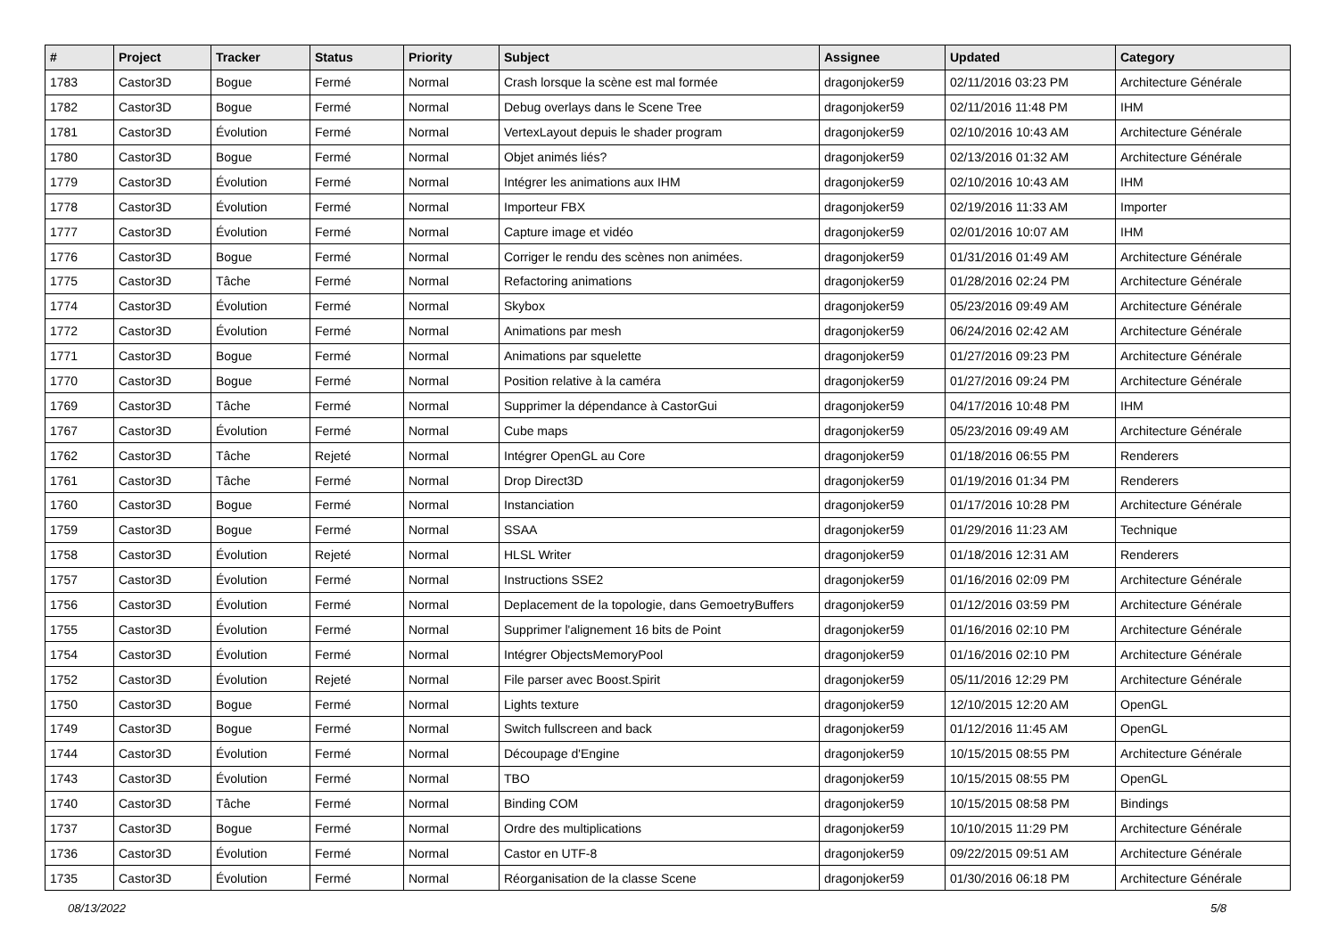| # | Project | Tracker | Status | Priority | Subject | Assignee | Updated | Category |
| --- | --- | --- | --- | --- | --- | --- | --- | --- |
| 1783 | Castor3D | Bogue | Fermé | Normal | Crash lorsque la scène est mal formée | dragonjoker59 | 02/11/2016 03:23 PM | Architecture Générale |
| 1782 | Castor3D | Bogue | Fermé | Normal | Debug overlays dans le Scene Tree | dragonjoker59 | 02/11/2016 11:48 PM | IHM |
| 1781 | Castor3D | Évolution | Fermé | Normal | VertexLayout depuis le shader program | dragonjoker59 | 02/10/2016 10:43 AM | Architecture Générale |
| 1780 | Castor3D | Bogue | Fermé | Normal | Objet animés liés? | dragonjoker59 | 02/13/2016 01:32 AM | Architecture Générale |
| 1779 | Castor3D | Évolution | Fermé | Normal | Intégrer les animations aux IHM | dragonjoker59 | 02/10/2016 10:43 AM | IHM |
| 1778 | Castor3D | Évolution | Fermé | Normal | Importeur FBX | dragonjoker59 | 02/19/2016 11:33 AM | Importer |
| 1777 | Castor3D | Évolution | Fermé | Normal | Capture image et vidéo | dragonjoker59 | 02/01/2016 10:07 AM | IHM |
| 1776 | Castor3D | Bogue | Fermé | Normal | Corriger le rendu des scènes non animées. | dragonjoker59 | 01/31/2016 01:49 AM | Architecture Générale |
| 1775 | Castor3D | Tâche | Fermé | Normal | Refactoring animations | dragonjoker59 | 01/28/2016 02:24 PM | Architecture Générale |
| 1774 | Castor3D | Évolution | Fermé | Normal | Skybox | dragonjoker59 | 05/23/2016 09:49 AM | Architecture Générale |
| 1772 | Castor3D | Évolution | Fermé | Normal | Animations par mesh | dragonjoker59 | 06/24/2016 02:42 AM | Architecture Générale |
| 1771 | Castor3D | Bogue | Fermé | Normal | Animations par squelette | dragonjoker59 | 01/27/2016 09:23 PM | Architecture Générale |
| 1770 | Castor3D | Bogue | Fermé | Normal | Position relative à la caméra | dragonjoker59 | 01/27/2016 09:24 PM | Architecture Générale |
| 1769 | Castor3D | Tâche | Fermé | Normal | Supprimer la dépendance à CastorGui | dragonjoker59 | 04/17/2016 10:48 PM | IHM |
| 1767 | Castor3D | Évolution | Fermé | Normal | Cube maps | dragonjoker59 | 05/23/2016 09:49 AM | Architecture Générale |
| 1762 | Castor3D | Tâche | Rejeté | Normal | Intégrer OpenGL au Core | dragonjoker59 | 01/18/2016 06:55 PM | Renderers |
| 1761 | Castor3D | Tâche | Fermé | Normal | Drop Direct3D | dragonjoker59 | 01/19/2016 01:34 PM | Renderers |
| 1760 | Castor3D | Bogue | Fermé | Normal | Instanciation | dragonjoker59 | 01/17/2016 10:28 PM | Architecture Générale |
| 1759 | Castor3D | Bogue | Fermé | Normal | SSAA | dragonjoker59 | 01/29/2016 11:23 AM | Technique |
| 1758 | Castor3D | Évolution | Rejeté | Normal | HLSL Writer | dragonjoker59 | 01/18/2016 12:31 AM | Renderers |
| 1757 | Castor3D | Évolution | Fermé | Normal | Instructions SSE2 | dragonjoker59 | 01/16/2016 02:09 PM | Architecture Générale |
| 1756 | Castor3D | Évolution | Fermé | Normal | Deplacement de la topologie, dans GemoetryBuffers | dragonjoker59 | 01/12/2016 03:59 PM | Architecture Générale |
| 1755 | Castor3D | Évolution | Fermé | Normal | Supprimer l'alignement 16 bits de Point | dragonjoker59 | 01/16/2016 02:10 PM | Architecture Générale |
| 1754 | Castor3D | Évolution | Fermé | Normal | Intégrer ObjectsMemoryPool | dragonjoker59 | 01/16/2016 02:10 PM | Architecture Générale |
| 1752 | Castor3D | Évolution | Rejeté | Normal | File parser avec Boost.Spirit | dragonjoker59 | 05/11/2016 12:29 PM | Architecture Générale |
| 1750 | Castor3D | Bogue | Fermé | Normal | Lights texture | dragonjoker59 | 12/10/2015 12:20 AM | OpenGL |
| 1749 | Castor3D | Bogue | Fermé | Normal | Switch fullscreen and back | dragonjoker59 | 01/12/2016 11:45 AM | OpenGL |
| 1744 | Castor3D | Évolution | Fermé | Normal | Découpage d'Engine | dragonjoker59 | 10/15/2015 08:55 PM | Architecture Générale |
| 1743 | Castor3D | Évolution | Fermé | Normal | TBO | dragonjoker59 | 10/15/2015 08:55 PM | OpenGL |
| 1740 | Castor3D | Tâche | Fermé | Normal | Binding COM | dragonjoker59 | 10/15/2015 08:58 PM | Bindings |
| 1737 | Castor3D | Bogue | Fermé | Normal | Ordre des multiplications | dragonjoker59 | 10/10/2015 11:29 PM | Architecture Générale |
| 1736 | Castor3D | Évolution | Fermé | Normal | Castor en UTF-8 | dragonjoker59 | 09/22/2015 09:51 AM | Architecture Générale |
| 1735 | Castor3D | Évolution | Fermé | Normal | Réorganisation de la classe Scene | dragonjoker59 | 01/30/2016 06:18 PM | Architecture Générale |
08/13/2022 5/8